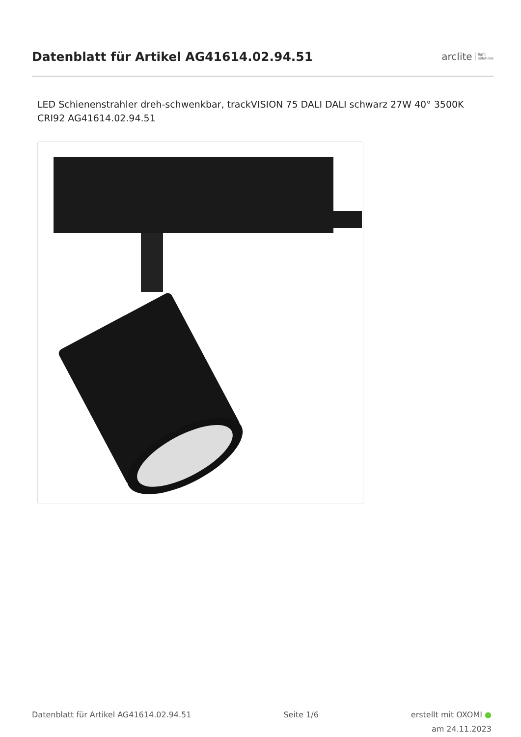Datenblatt für Artikel AG41614.02.94.51
arclite light
solutions
LED Schienenstrahler dreh-schwenkbar, trackVISION 75 DALI DALI schwarz 27W 40° 3500K CRI92 AG41614.02.94.51
Datenblatt für Artikel AG41614.02.94.51
Seite 1/6 erstellt mit OXOMI ●
am 24.11.2023